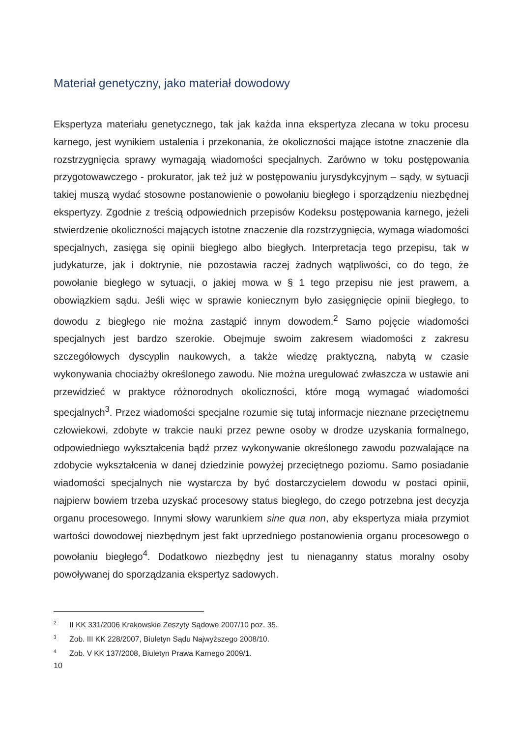Materiał genetyczny, jako materiał dowodowy
Ekspertyza materiału genetycznego, tak jak każda inna ekspertyza zlecana w toku procesu karnego, jest wynikiem ustalenia i przekonania, że okoliczności mające istotne znaczenie dla rozstrzygnięcia sprawy wymagają wiadomości specjalnych. Zarówno w toku postępowania przygotowawczego - prokurator, jak też już w postępowaniu jurysdykcyjnym – sądy, w sytuacji takiej muszą wydać stosowne postanowienie o powołaniu biegłego i sporządzeniu niezbędnej ekspertyzy. Zgodnie z treścią odpowiednich przepisów Kodeksu postępowania karnego, jeżeli stwierdzenie okoliczności mających istotne znaczenie dla rozstrzygnięcia, wymaga wiadomości specjalnych, zasięga się opinii biegłego albo biegłych. Interpretacja tego przepisu, tak w judykaturze, jak i doktrynie, nie pozostawia raczej żadnych wątpliwości, co do tego, że powołanie biegłego w sytuacji, o jakiej mowa w § 1 tego przepisu nie jest prawem, a obowiązkiem sądu. Jeśli więc w sprawie koniecznym było zasięgnięcie opinii biegłego, to dowodu z biegłego nie można zastąpić innym dowodem.<sup>2</sup> Samo pojęcie wiadomości specjalnych jest bardzo szerokie. Obejmuje swoim zakresem wiadomości z zakresu szczegółowych dyscyplin naukowych, a także wiedzę praktyczną, nabytą w czasie wykonywania chociażby określonego zawodu. Nie można uregulować zwłaszcza w ustawie ani przewidzieć w praktyce różnorodnych okoliczności, które mogą wymagać wiadomości specjalnych<sup>3</sup>. Przez wiadomości specjalne rozumie się tutaj informacje nieznane przeciętnemu człowiekowi, zdobyte w trakcie nauki przez pewne osoby w drodze uzyskania formalnego, odpowiedniego wykształcenia bądź przez wykonywanie określonego zawodu pozwalające na zdobycie wykształcenia w danej dziedzinie powyżej przeciętnego poziomu. Samo posiadanie wiadomości specjalnych nie wystarcza by być dostarczycielem dowodu w postaci opinii, najpierw bowiem trzeba uzyskać procesowy status biegłego, do czego potrzebna jest decyzja organu procesowego. Innymi słowy warunkiem sine qua non, aby ekspertyza miała przymiot wartości dowodowej niezbędnym jest fakt uprzedniego postanowienia organu procesowego o powołaniu biegłego<sup>4</sup>. Dodatkowo niezbędny jest tu nienaganny status moralny osoby powoływanej do sporządzania ekspertyz sadowych.
<sup>2</sup> II KK 331/2006 Krakowskie Zeszyty Sądowe 2007/10 poz. 35.
<sup>3</sup> Zob. III KK 228/2007, Biuletyn Sądu Najwyższego 2008/10.
<sup>4</sup> Zob. V KK 137/2008, Biuletyn Prawa Karnego 2009/1.
10